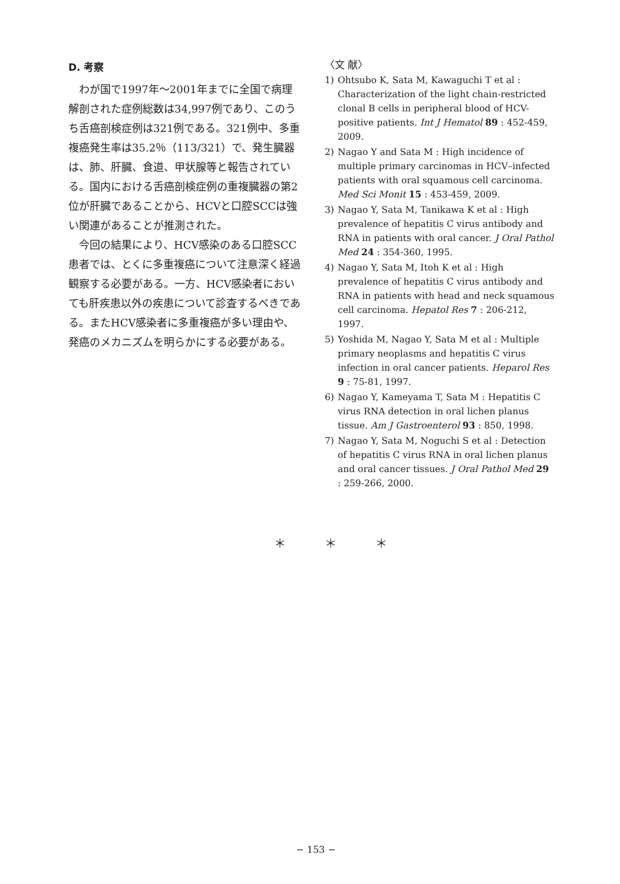D. 考察
わが国で1997年～2001年までに全国で病理解剖された症例総数は34,997例であり、このうち舌癌剖検症例は321例である。321例中、多重複癌発生率は35.2％（113/321）で、発生臓器は、肺、肝臓、食道、甲状腺等と報告されている。国内における舌癌剖検症例の重複臓器の第2位が肝臓であることから、HCVと口腔SCCは強い関連があることが推測された。
今回の結果により、HCV感染のある口腔SCC患者では、とくに多重複癌について注意深く経過観察する必要がある。一方、HCV感染者においても肝疾患以外の疾患について診査するべきである。またHCV感染者に多重複癌が多い理由や、発癌のメカニズムを明らかにする必要がある。
〈文 献〉
1) Ohtsubo K, Sata M, Kawaguchi T et al : Characterization of the light chain-restricted clonal B cells in peripheral blood of HCV-positive patients. Int J Hematol 89 : 452-459, 2009.
2) Nagao Y and Sata M : High incidence of multiple primary carcinomas in HCV–infected patients with oral squamous cell carcinoma. Med Sci Monit 15 : 453-459, 2009.
3) Nagao Y, Sata M, Tanikawa K et al : High prevalence of hepatitis C virus antibody and RNA in patients with oral cancer. J Oral Pathol Med 24 : 354-360, 1995.
4) Nagao Y, Sata M, Itoh K et al : High prevalence of hepatitis C virus antibody and RNA in patients with head and neck squamous cell carcinoma. Hepatol Res 7 : 206-212, 1997.
5) Yoshida M, Nagao Y, Sata M et al : Multiple primary neoplasms and hepatitis C virus infection in oral cancer patients. Heparol Res 9 : 75-81, 1997.
6) Nagao Y, Kameyama T, Sata M : Hepatitis C virus RNA detection in oral lichen planus tissue. Am J Gastroenterol 93 : 850, 1998.
7) Nagao Y, Sata M, Noguchi S et al : Detection of hepatitis C virus RNA in oral lichen planus and oral cancer tissues. J Oral Pathol Med 29 : 259-266, 2000.
＊ ＊ ＊
− 153 −